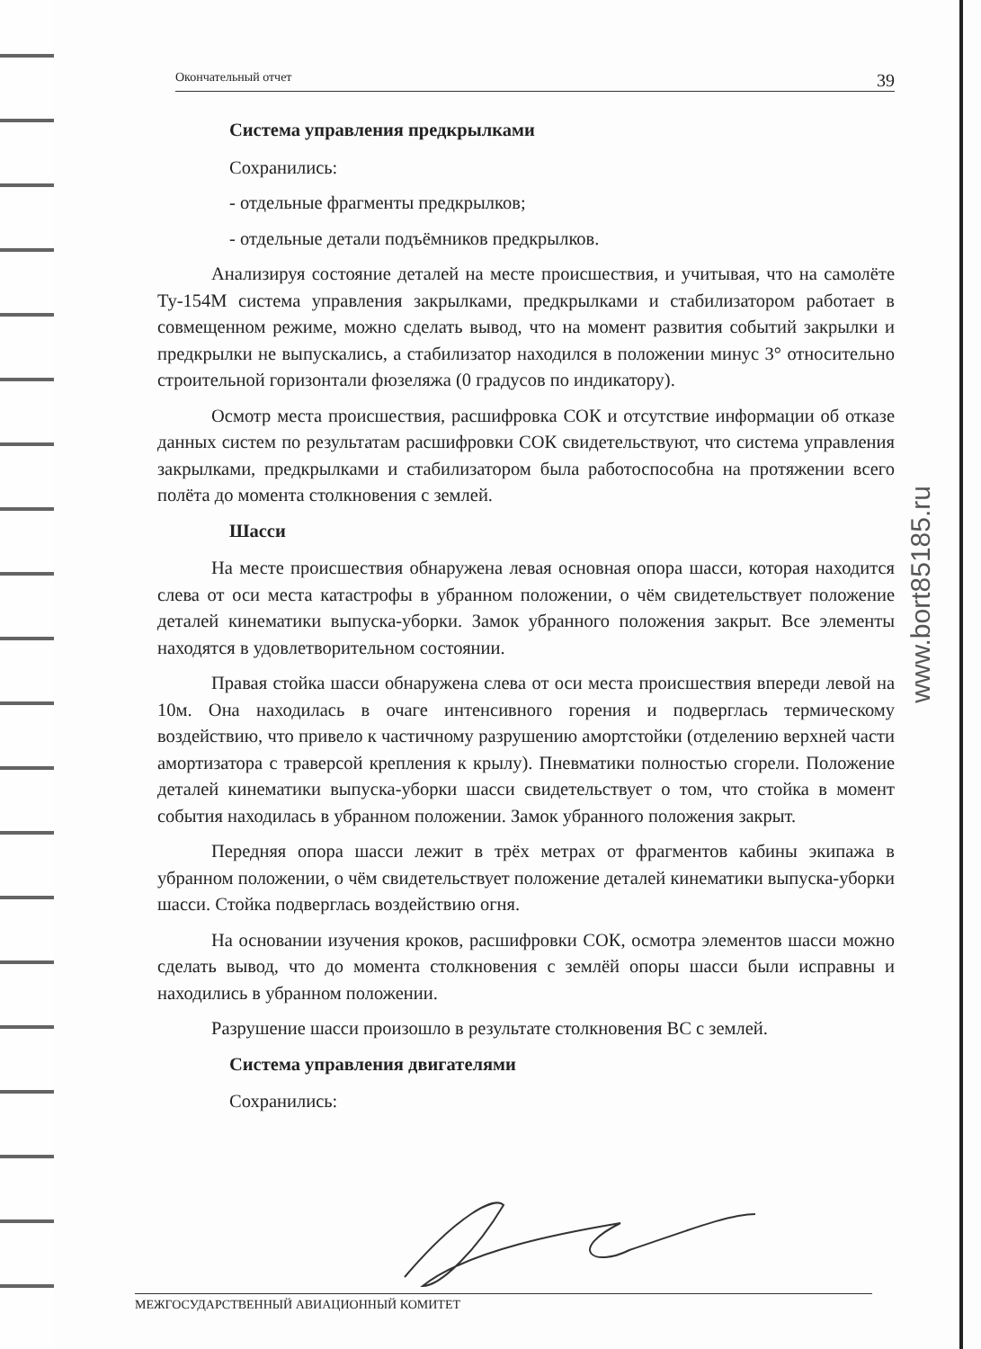www.bort85185.ru
Окончательный отчет 39
Система управления предкрылками
Сохранились:
- отдельные фрагменты предкрылков;
- отдельные детали подъёмников предкрылков.
Анализируя состояние деталей на месте происшествия, и учитывая, что на самолёте Ту-154М система управления закрылками, предкрылками и стабилизатором работает в совмещенном режиме, можно сделать вывод, что на момент развития событий закрылки и предкрылки не выпускались, а стабилизатор находился в положении минус 3° относительно строительной горизонтали фюзеляжа (0 градусов по индикатору).
Осмотр места происшествия, расшифровка СОК и отсутствие информации об отказе данных систем по результатам расшифровки СОК свидетельствуют, что система управления закрылками, предкрылками и стабилизатором была работоспособна на протяжении всего полёта до момента столкновения с землей.
Шасси
На месте происшествия обнаружена левая основная опора шасси, которая находится слева от оси места катастрофы в убранном положении, о чём свидетельствует положение деталей кинематики выпуска-уборки. Замок убранного положения закрыт. Все элементы находятся в удовлетворительном состоянии.
Правая стойка шасси обнаружена слева от оси места происшествия впереди левой на 10м. Она находилась в очаге интенсивного горения и подверглась термическому воздействию, что привело к частичному разрушению амортстойки (отделению верхней части амортизатора с траверсой крепления к крылу). Пневматики полностью сгорели. Положение деталей кинематики выпуска-уборки шасси свидетельствует о том, что стойка в момент события находилась в убранном положении. Замок убранного положения закрыт.
Передняя опора шасси лежит в трёх метрах от фрагментов кабины экипажа в убранном положении, о чём свидетельствует положение деталей кинематики выпуска-уборки шасси. Стойка подверглась воздействию огня.
На основании изучения кроков, расшифровки СОК, осмотра элементов шасси можно сделать вывод, что до момента столкновения с землёй опоры шасси были исправны и находились в убранном положении.
Разрушение шасси произошло в результате столкновения ВС с землей.
Система управления двигателями
Сохранились:
МЕЖГОСУДАРСТВЕННЫЙ АВИАЦИОННЫЙ КОМИТЕТ